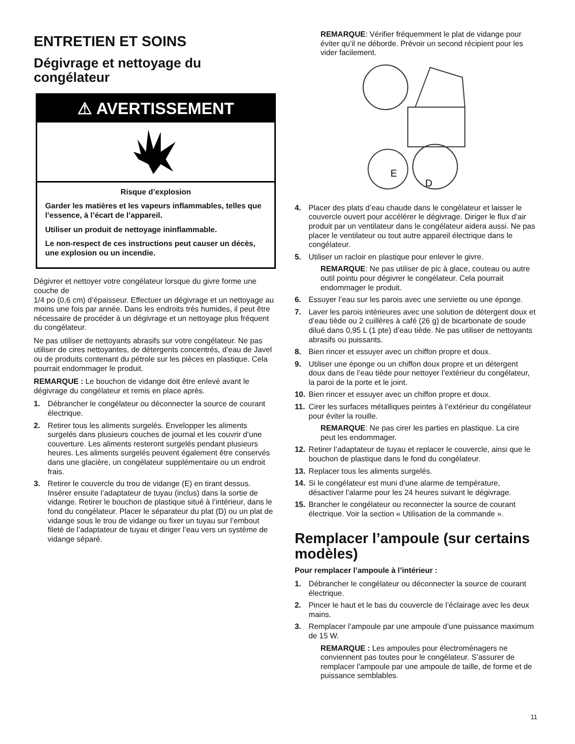ENTRETIEN ET SOINS
Dégivrage et nettoyage du congélateur
⚠ AVERTISSEMENT
Risque d’explosion
Garder les matières et les vapeurs inflammables, telles que l’essence, à l’écart de l’appareil.
Utiliser un produit de nettoyage ininflammable.
Le non-respect de ces instructions peut causer un décès, une explosion ou un incendie.
Dégivrer et nettoyer votre congélateur lorsque du givre forme une couche de
1/4 po (0,6 cm) d’épaisseur. Effectuer un dégivrage et un nettoyage au moins une fois par année. Dans les endroits très humides, il peut être nécessaire de procéder à un dégivrage et un nettoyage plus fréquent du congélateur.
Ne pas utiliser de nettoyants abrasifs sur votre congélateur. Ne pas utiliser de cires nettoyantes, de détergents concentrés, d’eau de Javel ou de produits contenant du pétrole sur les pièces en plastique. Cela pourrait endommager le produit.
REMARQUE : Le bouchon de vidange doit être enlevé avant le dégivrage du congélateur et remis en place après.
1. Débrancher le congélateur ou déconnecter la source de courant électrique.
2. Retirer tous les aliments surgelés. Envelopper les aliments surgelés dans plusieurs couches de journal et les couvrir d’une couverture. Les aliments resteront surgelés pendant plusieurs heures. Les aliments surgelés peuvent également être conservés dans une glacière, un congélateur supplémentaire ou un endroit frais.
3. Retirer le couvercle du trou de vidange (E) en tirant dessus. Insérer ensuite l’adaptateur de tuyau (inclus) dans la sortie de vidange. Retirer le bouchon de plastique situé à l’intérieur, dans le fond du congélateur. Placer le séparateur du plat (D) ou un plat de vidange sous le trou de vidange ou fixer un tuyau sur l’embout fileté de l’adaptateur de tuyau et diriger l’eau vers un système de vidange séparé.
REMARQUE: Vérifier fréquemment le plat de vidange pour éviter qu’il ne déborde. Prévoir un second récipient pour les vider facilement.
E
D
4. Placer des plats d’eau chaude dans le congélateur et laisser le couvercle ouvert pour accélérer le dégivrage. Diriger le flux d’air produit par un ventilateur dans le congélateur aidera aussi. Ne pas placer le ventilateur ou tout autre appareil électrique dans le congélateur.
5. Utiliser un racloir en plastique pour enlever le givre.
REMARQUE: Ne pas utiliser de pic à glace, couteau ou autre outil pointu pour dégivrer le congélateur. Cela pourrait endommager le produit.
6. Essuyer l’eau sur les parois avec une serviette ou une éponge.
7. Laver les parois intérieures avec une solution de détergent doux et d’eau tiède ou 2 cuillères à café (26 g) de bicarbonate de soude dilué dans 0,95 L (1 pte) d’eau tiède. Ne pas utiliser de nettoyants abrasifs ou puissants.
8. Bien rincer et essuyer avec un chiffon propre et doux.
9. Utiliser une éponge ou un chiffon doux propre et un détergent doux dans de l’eau tiède pour nettoyer l’extérieur du congélateur, la paroi de la porte et le joint.
10. Bien rincer et essuyer avec un chiffon propre et doux.
11. Cirer les surfaces métalliques peintes à l’extérieur du congélateur pour éviter la rouille.
REMARQUE: Ne pas cirer les parties en plastique. La cire peut les endommager.
12. Retirer l’adaptateur de tuyau et replacer le couvercle, ainsi que le bouchon de plastique dans le fond du congélateur.
13. Replacer tous les aliments surgelés.
14. Si le congélateur est muni d’une alarme de température, désactiver l’alarme pour les 24 heures suivant le dégivrage.
15. Brancher le congélateur ou reconnecter la source de courant électrique. Voir la section « Utilisation de la commande ».
Remplacer l’ampoule (sur certains modèles)
Pour remplacer l’ampoule à l’intérieur :
1. Débrancher le congélateur ou déconnecter la source de courant électrique.
2. Pincer le haut et le bas du couvercle de l’éclairage avec les deux mains.
3. Remplacer l’ampoule par une ampoule d’une puissance maximum de 15 W.
REMARQUE : Les ampoules pour électroménagers ne conviennent pas toutes pour le congélateur. S’assurer de remplacer l’ampoule par une ampoule de taille, de forme et de puissance semblables.
11